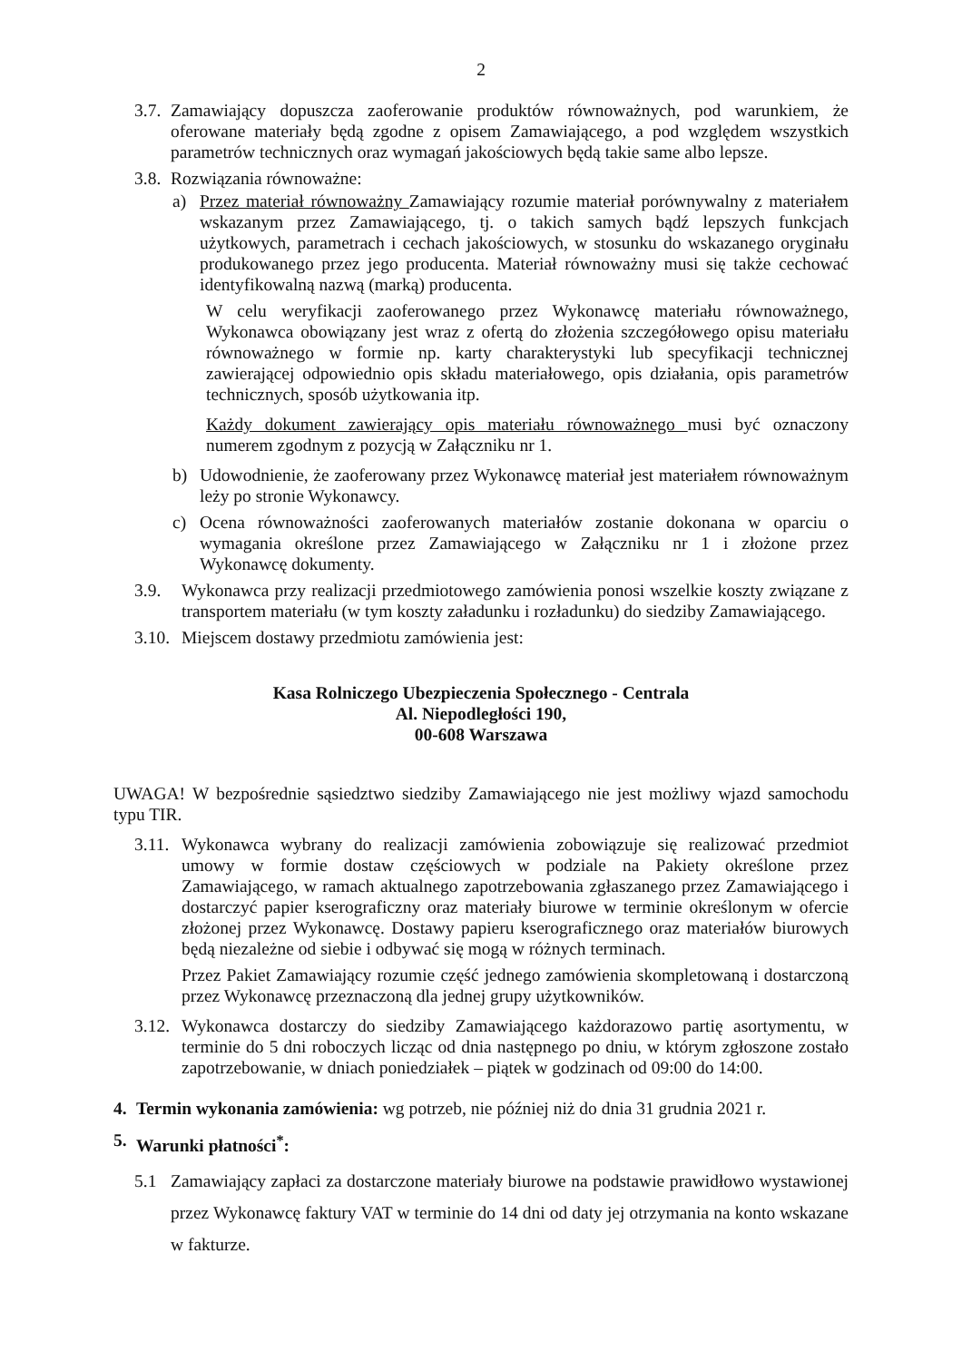2
3.7. Zamawiający dopuszcza zaoferowanie produktów równoważnych, pod warunkiem, że oferowane materiały będą zgodne z opisem Zamawiającego, a pod względem wszystkich parametrów technicznych oraz wymagań jakościowych będą takie same albo lepsze.
3.8. Rozwiązania równoważne:
a) Przez materiał równoważny Zamawiający rozumie materiał porównywalny z materiałem wskazanym przez Zamawiającego, tj. o takich samych bądź lepszych funkcjach użytkowych, parametrach i cechach jakościowych, w stosunku do wskazanego oryginału produkowanego przez jego producenta. Materiał równoważny musi się także cechować identyfikowalną nazwą (marką) producenta.
W celu weryfikacji zaoferowanego przez Wykonawcę materiału równoważnego, Wykonawca obowiązany jest wraz z ofertą do złożenia szczegółowego opisu materiału równoważnego w formie np. karty charakterystyki lub specyfikacji technicznej zawierającej odpowiednio opis składu materiałowego, opis działania, opis parametrów technicznych, sposób użytkowania itp.
Każdy dokument zawierający opis materiału równoważnego musi być oznaczony numerem zgodnym z pozycją w Załączniku nr 1.
b) Udowodnienie, że zaoferowany przez Wykonawcę materiał jest materiałem równoważnym leży po stronie Wykonawcy.
c) Ocena równoważności zaoferowanych materiałów zostanie dokonana w oparciu o wymagania określone przez Zamawiającego w Załączniku nr 1 i złożone przez Wykonawcę dokumenty.
3.9. Wykonawca przy realizacji przedmiotowego zamówienia ponosi wszelkie koszty związane z transportem materiału (w tym koszty załadunku i rozładunku) do siedziby Zamawiającego.
3.10. Miejscem dostawy przedmiotu zamówienia jest:
Kasa Rolniczego Ubezpieczenia Społecznego - Centrala
Al. Niepodległości 190,
00-608 Warszawa
UWAGA! W bezpośrednie sąsiedztwo siedziby Zamawiającego nie jest możliwy wjazd samochodu typu TIR.
3.11. Wykonawca wybrany do realizacji zamówienia zobowiązuje się realizować przedmiot umowy w formie dostaw częściowych w podziale na Pakiety określone przez Zamawiającego, w ramach aktualnego zapotrzebowania zgłaszanego przez Zamawiającego i dostarczyć papier kserograficzny oraz materiały biurowe w terminie określonym w ofercie złożonej przez Wykonawcę. Dostawy papieru kserograficznego oraz materiałów biurowych będą niezależne od siebie i odbywać się mogą w różnych terminach.
Przez Pakiet Zamawiający rozumie część jednego zamówienia skompletowaną i dostarczoną przez Wykonawcę przeznaczoną dla jednej grupy użytkowników.
3.12. Wykonawca dostarczy do siedziby Zamawiającego każdorazowo partię asortymentu, w terminie do 5 dni roboczych licząc od dnia następnego po dniu, w którym zgłoszone zostało zapotrzebowanie, w dniach poniedziałek – piątek w godzinach od 09:00 do 14:00.
4. Termin wykonania zamówienia: wg potrzeb, nie później niż do dnia 31 grudnia 2021 r.
5. Warunki płatności<sup>*</sup>:
5.1 Zamawiający zapłaci za dostarczone materiały biurowe na podstawie prawidłowo wystawionej przez Wykonawcę faktury VAT w terminie do 14 dni od daty jej otrzymania na konto wskazane w fakturze.